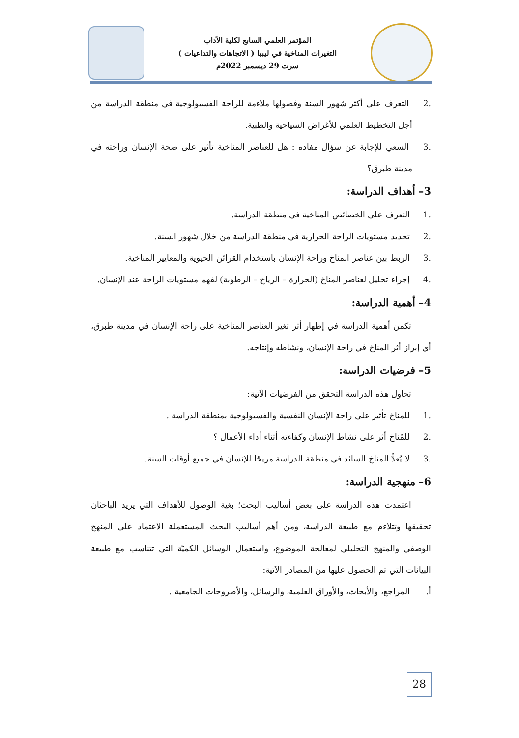المؤتمر العلمي السابع لكلية الآداب
التغيرات المناخية في ليبيا ( الاتجاهات والتداعيات )
سرت 29 ديسمبر 2022م
.2 التعرف على أكثر شهور السنة وفصولها ملاءمة للراحة الفسيولوجية في منطقة الدراسة من أجل التخطيط العلمي للأغراض السياحية والطبية.
.3 السعي للإجابة عن سؤال مفاده : هل للعناصر المناخية تأثير على صحة الإنسان وراحته في مدينة طبرق؟
3– أهداف الدراسة:
.1 التعرف على الخصائص المناخية في منطقة الدراسة.
.2 تحديد مستويات الراحة الحرارية في منطقة الدراسة من خلال شهور السنة.
.3 الربط بين عناصر المناخ وراحة الإنسان باستخدام القرائن الحيوية والمعايير المناخية.
.4 إجراء تحليل لعناصر المناخ (الحرارة – الرياح – الرطوبة) لفهم مستويات الراحة عند الإنسان.
4– أهمية الدراسة:
تكمن أهمية الدراسة في إظهار أثر تغير العناصر المناخية على راحة الإنسان في مدينة طبرق، أي إبراز أثر المناخ في راحة الإنسان، ونشاطه وإنتاجه.
5– فرضيات الدراسة:
تحاول هذه الدراسة التحقق من الفرضيات الآتية:
.1 للمناخ تأثير على راحة الإنسان النفسية والفسيولوجية بمنطقة الدراسة .
.2 للمُناخ أثر على نشاط الإنسان وكفاءته أثناء أداء الأعمال ؟
.3 لا يُعدُّ المناخ السائد في منطقة الدراسة مريحًا للإنسان في جميع أوقات السنة.
6– منهجية الدراسة:
اعتمدت هذه الدراسة على بعض أساليب البحث؛ بغية الوصول للأهداف التي يريد الباحثان تحقيقها وتتلاءم مع طبيعة الدراسة، ومن أهم أساليب البحث المستعملة الاعتماد على المنهج الوصفي والمنهج التحليلي لمعالجة الموضوع، واستعمال الوسائل الكميّة التي تتناسب مع طبيعة البيانات التي تم الحصول عليها من المصادر الآتية:
أ. المراجع، والأبحاث، والأوراق العلمية، والرسائل، والأطروحات الجامعية .
28